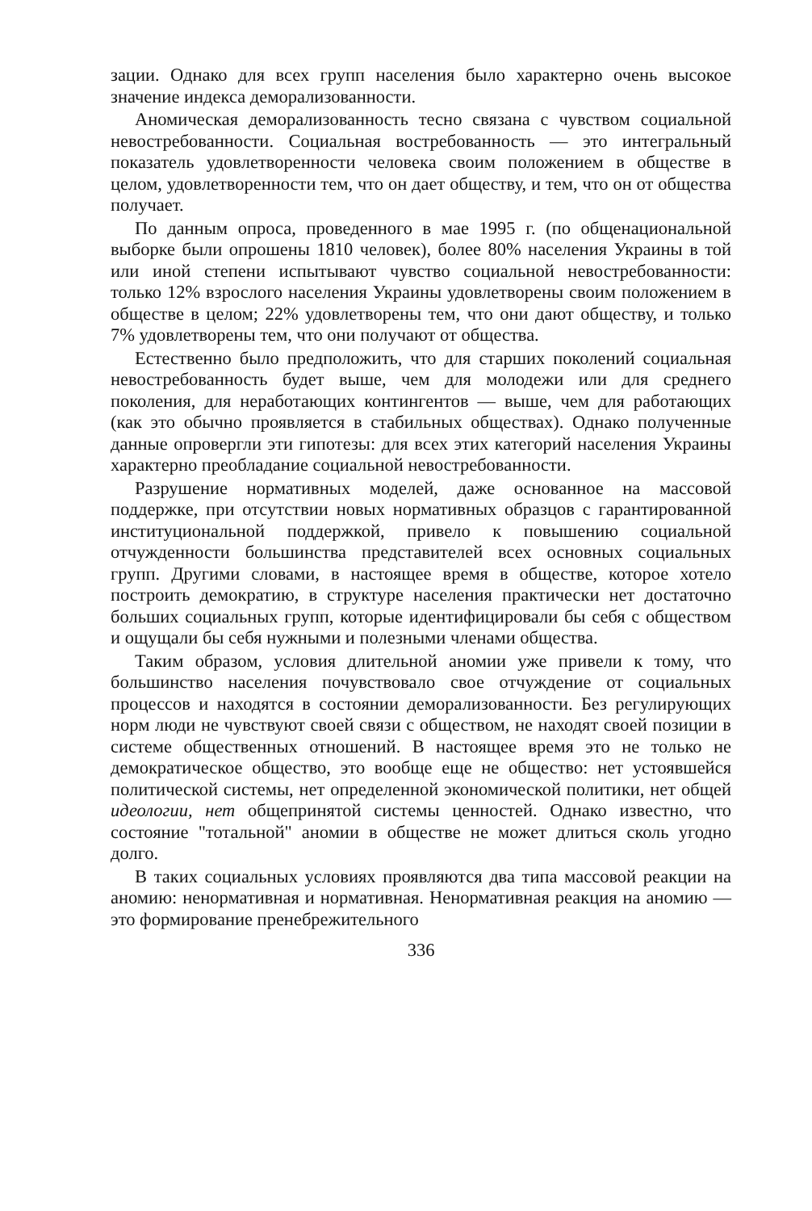зации. Однако для всех групп населения было характерно очень высокое значение индекса деморализованности.
Аномическая деморализованность тесно связана с чувством социальной невостребованности. Социальная востребованность — это интегральный показатель удовлетворенности человека своим положением в обществе в целом, удовлетворенности тем, что он дает обществу, и тем, что он от общества получает.
По данным опроса, проведенного в мае 1995 г. (по общенациональной выборке были опрошены 1810 человек), более 80% населения Украины в той или иной степени испытывают чувство социальной невостребованности: только 12% взрослого населения Украины удовлетворены своим положением в обществе в целом; 22% удовлетворены тем, что они дают обществу, и только 7% удовлетворены тем, что они получают от общества.
Естественно было предположить, что для старших поколений социальная невостребованность будет выше, чем для молодежи или для среднего поколения, для неработающих контингентов — выше, чем для работающих (как это обычно проявляется в стабильных обществах). Однако полученные данные опровергли эти гипотезы: для всех этих категорий населения Украины характерно преобладание социальной невостребованности.
Разрушение нормативных моделей, даже основанное на массовой поддержке, при отсутствии новых нормативных образцов с гарантированной институциональной поддержкой, привело к повышению социальной отчужденности большинства представителей всех основных социальных групп. Другими словами, в настоящее время в обществе, которое хотело построить демократию, в структуре населения практически нет достаточно больших социальных групп, которые идентифицировали бы себя с обществом и ощущали бы себя нужными и полезными членами общества.
Таким образом, условия длительной аномии уже привели к тому, что большинство населения почувствовало свое отчуждение от социальных процессов и находятся в состоянии деморализованности. Без регулирующих норм люди не чувствуют своей связи с обществом, не находят своей позиции в системе общественных отношений. В настоящее время это не только не демократическое общество, это вообще еще не общество: нет устоявшейся политической системы, нет определенной экономической политики, нет общей идеологии, нет общепринятой системы ценностей. Однако известно, что состояние "тотальной" аномии в обществе не может длиться сколь угодно долго.
В таких социальных условиях проявляются два типа массовой реакции на аномию: ненормативная и нормативная. Ненормативная реакция на аномию — это формирование пренебрежительного
336